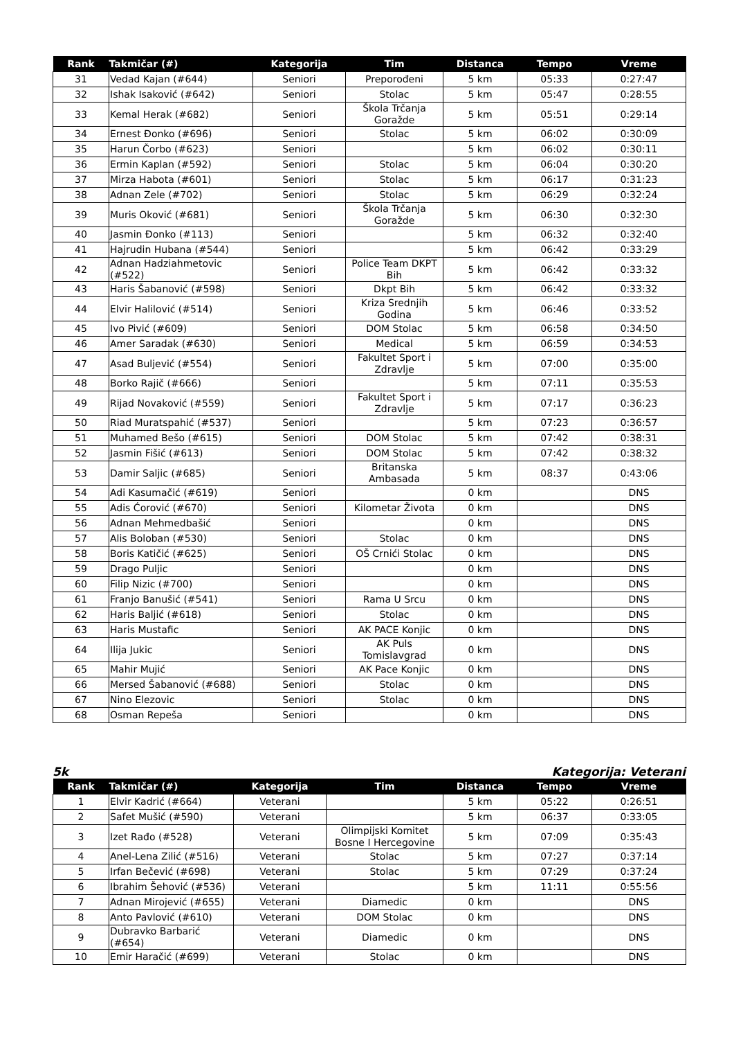| Rank | Takmičar (#) | Kategorija | Tim | Distanca | Tempo | Vreme |
| --- | --- | --- | --- | --- | --- | --- |
| 31 | Vedad Kajan (#644) | Seniori | Preporođeni | 5 km | 05:33 | 0:27:47 |
| 32 | Ishak Isaković (#642) | Seniori | Stolac | 5 km | 05:47 | 0:28:55 |
| 33 | Kemal Herak (#682) | Seniori | Škola Trčanja Goražde | 5 km | 05:51 | 0:29:14 |
| 34 | Ernest Đonko (#696) | Seniori | Stolac | 5 km | 06:02 | 0:30:09 |
| 35 | Harun Čorbo (#623) | Seniori | | 5 km | 06:02 | 0:30:11 |
| 36 | Ermin Kaplan (#592) | Seniori | Stolac | 5 km | 06:04 | 0:30:20 |
| 37 | Mirza Habota (#601) | Seniori | Stolac | 5 km | 06:17 | 0:31:23 |
| 38 | Adnan Zele (#702) | Seniori | Stolac | 5 km | 06:29 | 0:32:24 |
| 39 | Muris Oković (#681) | Seniori | Škola Trčanja Goražde | 5 km | 06:30 | 0:32:30 |
| 40 | Jasmin Đonko (#113) | Seniori | | 5 km | 06:32 | 0:32:40 |
| 41 | Hajrudin Hubana (#544) | Seniori | | 5 km | 06:42 | 0:33:29 |
| 42 | Adnan Hadziahmetovic (#522) | Seniori | Police Team DKPT Bih | 5 km | 06:42 | 0:33:32 |
| 43 | Haris Šabanović (#598) | Seniori | Dkpt Bih | 5 km | 06:42 | 0:33:32 |
| 44 | Elvir Halilović (#514) | Seniori | Kriza Srednjih Godina | 5 km | 06:46 | 0:33:52 |
| 45 | Ivo Pivić (#609) | Seniori | DOM Stolac | 5 km | 06:58 | 0:34:50 |
| 46 | Amer Saradak (#630) | Seniori | Medical | 5 km | 06:59 | 0:34:53 |
| 47 | Asad Buljević (#554) | Seniori | Fakultet Sport i Zdravlje | 5 km | 07:00 | 0:35:00 |
| 48 | Borko Rajič (#666) | Seniori | | 5 km | 07:11 | 0:35:53 |
| 49 | Rijad Novaković (#559) | Seniori | Fakultet Sport i Zdravlje | 5 km | 07:17 | 0:36:23 |
| 50 | Riad Muratspahić (#537) | Seniori | | 5 km | 07:23 | 0:36:57 |
| 51 | Muhamed Bešo (#615) | Seniori | DOM Stolac | 5 km | 07:42 | 0:38:31 |
| 52 | Jasmin Fišić (#613) | Seniori | DOM Stolac | 5 km | 07:42 | 0:38:32 |
| 53 | Damir Saljic (#685) | Seniori | Britanska Ambasada | 5 km | 08:37 | 0:43:06 |
| 54 | Adi Kasumačić (#619) | Seniori | | 0 km | | DNS |
| 55 | Adis Ćorović (#670) | Seniori | Kilometar Života | 0 km | | DNS |
| 56 | Adnan Mehmedbašić | Seniori | | 0 km | | DNS |
| 57 | Alis Boloban (#530) | Seniori | Stolac | 0 km | | DNS |
| 58 | Boris Katičić (#625) | Seniori | OŠ Crnići Stolac | 0 km | | DNS |
| 59 | Drago Puljic | Seniori | | 0 km | | DNS |
| 60 | Filip Nizic (#700) | Seniori | | 0 km | | DNS |
| 61 | Franjo Banušić (#541) | Seniori | Rama U Srcu | 0 km | | DNS |
| 62 | Haris Baljić (#618) | Seniori | Stolac | 0 km | | DNS |
| 63 | Haris Mustafic | Seniori | AK PACE Konjic | 0 km | | DNS |
| 64 | Ilija Jukic | Seniori | AK Puls Tomislavgrad | 0 km | | DNS |
| 65 | Mahir Mujić | Seniori | AK Pace Konjic | 0 km | | DNS |
| 66 | Mersed Šabanović (#688) | Seniori | Stolac | 0 km | | DNS |
| 67 | Nino Elezovic | Seniori | Stolac | 0 km | | DNS |
| 68 | Osman Repeša | Seniori | | 0 km | | DNS |
5k Kategorija: Veterani
| Rank | Takmičar (#) | Kategorija | Tim | Distanca | Tempo | Vreme |
| --- | --- | --- | --- | --- | --- | --- |
| 1 | Elvir Kadrić (#664) | Veterani | | 5 km | 05:22 | 0:26:51 |
| 2 | Safet Mušić (#590) | Veterani | | 5 km | 06:37 | 0:33:05 |
| 3 | Izet Rađo (#528) | Veterani | Olimpijski Komitet Bosne I Hercegovine | 5 km | 07:09 | 0:35:43 |
| 4 | Anel-Lena Zilić (#516) | Veterani | Stolac | 5 km | 07:27 | 0:37:14 |
| 5 | Irfan Bečević (#698) | Veterani | Stolac | 5 km | 07:29 | 0:37:24 |
| 6 | Ibrahim Šehović (#536) | Veterani | | 5 km | 11:11 | 0:55:56 |
| 7 | Adnan Mirojević (#655) | Veterani | Diamedic | 0 km | | DNS |
| 8 | Anto Pavlović (#610) | Veterani | DOM Stolac | 0 km | | DNS |
| 9 | Dubravko Barbarić (#654) | Veterani | Diamedic | 0 km | | DNS |
| 10 | Emir Haračić (#699) | Veterani | Stolac | 0 km | | DNS |